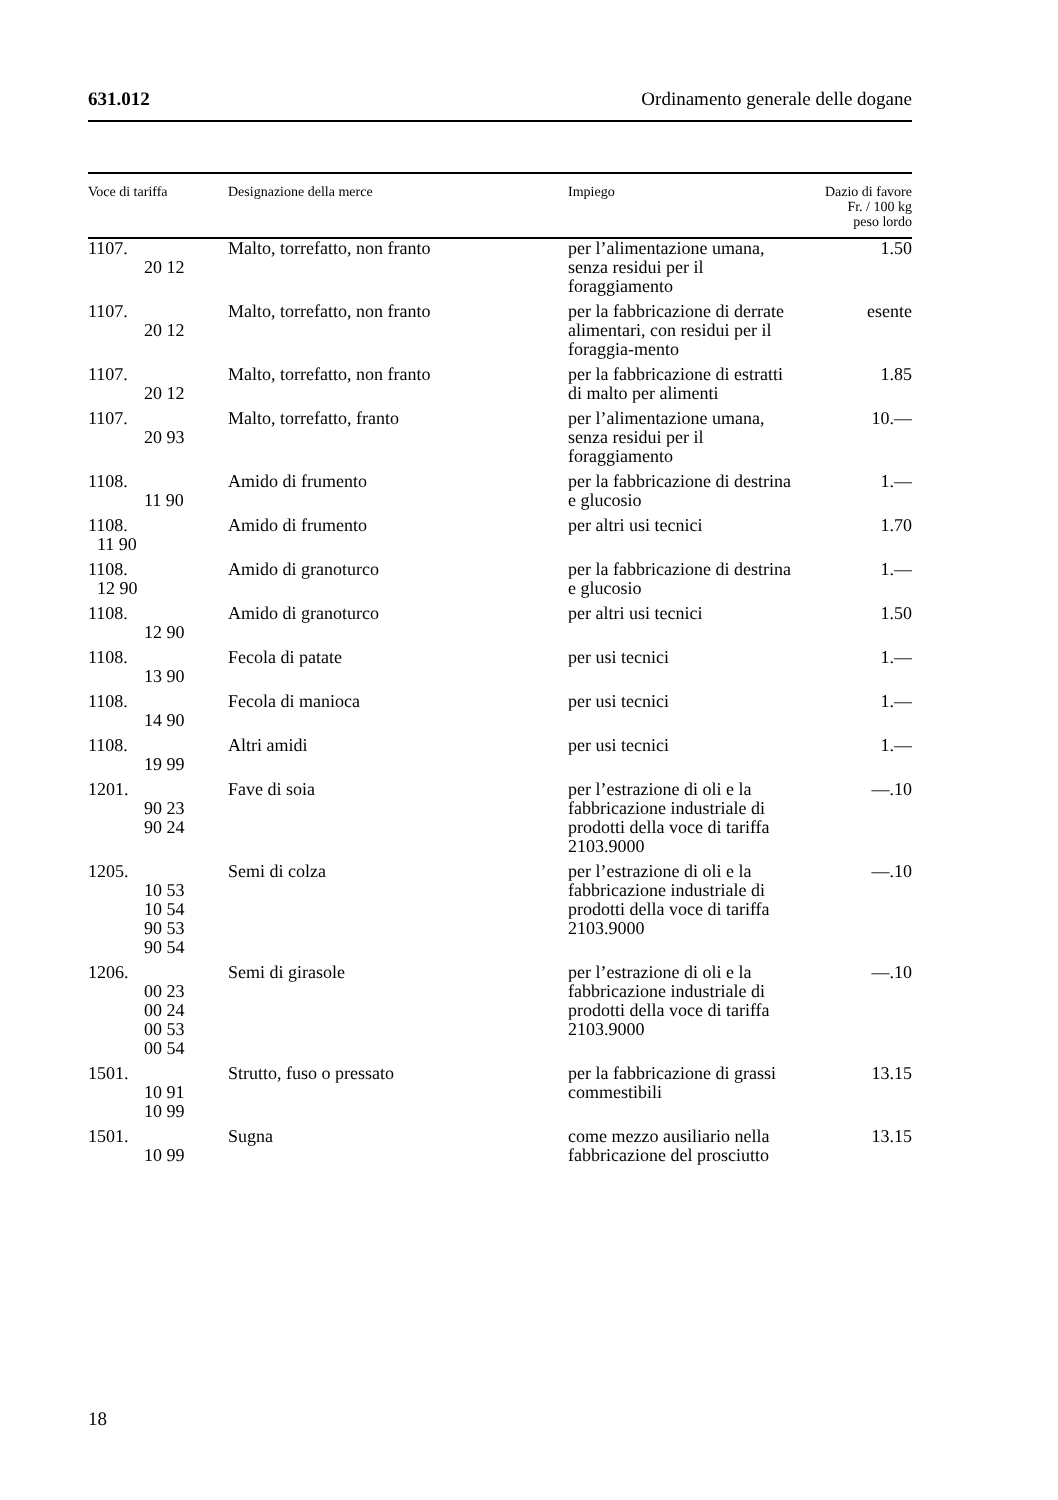631.012 Ordinamento generale delle dogane
| Voce di tariffa | Designazione della merce | Impiego | Dazio di favore Fr. / 100 kg peso lordo |
| --- | --- | --- | --- |
| 1107. 20 12 | Malto, torrefatto, non franto | per l’alimentazione umana, senza residui per il foraggiamento | 1.50 |
| 1107. 20 12 | Malto, torrefatto, non franto | per la fabbricazione di derrate alimentari, con residui per il foraggia-mento | esente |
| 1107. 20 12 | Malto, torrefatto, non franto | per la fabbricazione di estratti di malto per alimenti | 1.85 |
| 1107. 20 93 | Malto, torrefatto, franto | per l’alimentazione umana, senza residui per il foraggiamento | 10.— |
| 1108. 11 90 | Amido di frumento | per la fabbricazione di destrina e glucosio | 1.— |
| 1108. 11 90 | Amido di frumento | per altri usi tecnici | 1.70 |
| 1108. 12 90 | Amido di granoturco | per la fabbricazione di destrina e glucosio | 1.— |
| 1108. 12 90 | Amido di granoturco | per altri usi tecnici | 1.50 |
| 1108. 13 90 | Fecola di patate | per usi tecnici | 1.— |
| 1108. 14 90 | Fecola di manioca | per usi tecnici | 1.— |
| 1108. 19 99 | Altri amidi | per usi tecnici | 1.— |
| 1201. 90 23 90 24 | Fave di soia | per l’estrazione di oli e la fabbricazione industriale di prodotti della voce di tariffa 2103.9000 | —.10 |
| 1205. 10 53 10 54 90 53 90 54 | Semi di colza | per l’estrazione di oli e la fabbricazione industriale di prodotti della voce di tariffa 2103.9000 | —.10 |
| 1206. 00 23 00 24 00 53 00 54 | Semi di girasole | per l’estrazione di oli e la fabbricazione industriale di prodotti della voce di tariffa 2103.9000 | —.10 |
| 1501. 10 91 10 99 | Strutto, fuso o pressato | per la fabbricazione di grassi commestibili | 13.15 |
| 1501. 10 99 | Sugna | come mezzo ausiliario nella fabbricazione del prosciutto | 13.15 |
18